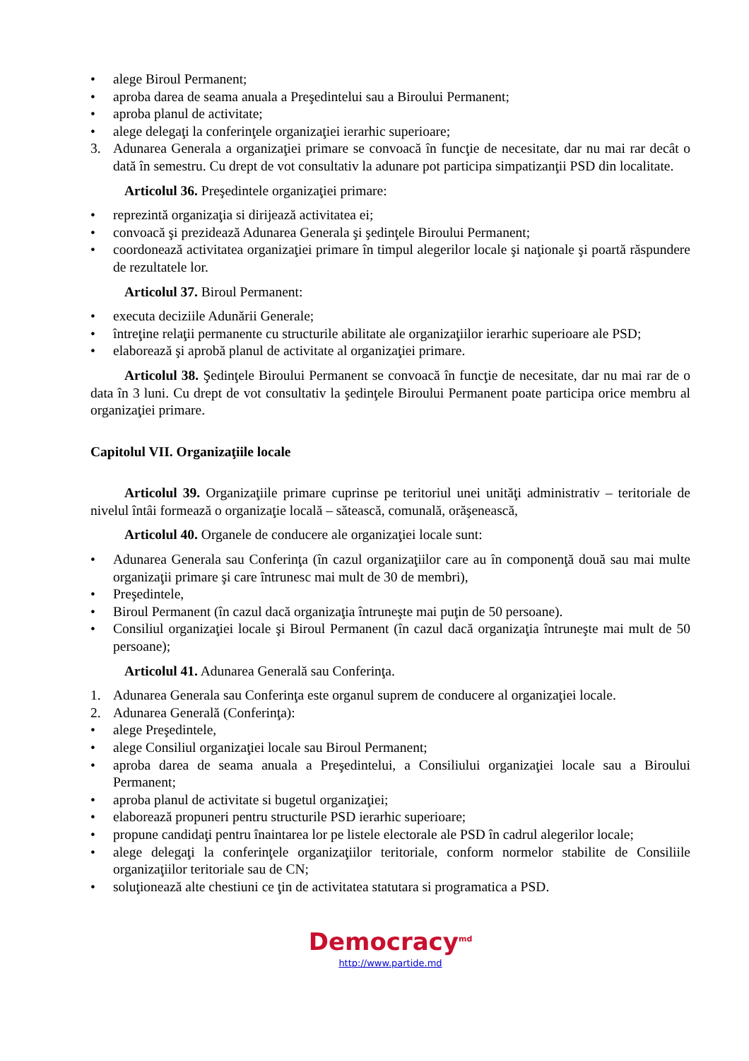• alege Biroul Permanent;
• aproba darea de seama anuala a Preşedintelui sau a Biroului Permanent;
• aproba planul de activitate;
• alege delegaţi la conferinţele organizaţiei ierarhic superioare;
3. Adunarea Generala a organizaţiei primare se convoacă în funcţie de necesitate, dar nu mai rar decât o dată în semestru. Cu drept de vot consultativ la adunare pot participa simpatizanţii PSD din localitate.
Articolul 36. Preşedintele organizaţiei primare:
• reprezintă organizaţia si dirijează activitatea ei;
• convoacă şi prezidează Adunarea Generala şi şedinţele Biroului Permanent;
• coordonează activitatea organizaţiei primare în timpul alegerilor locale şi naţionale şi poartă răspundere de rezultatele lor.
Articolul 37. Biroul Permanent:
• executa deciziile Adunării Generale;
• întreţine relaţii permanente cu structurile abilitate ale organizaţiilor ierarhic superioare ale PSD;
• elaborează şi aprobă planul de activitate al organizaţiei primare.
Articolul 38. Şedinţele Biroului Permanent se convoacă în funcţie de necesitate, dar nu mai rar de o data în 3 luni. Cu drept de vot consultativ la şedinţele Biroului Permanent poate participa orice membru al organizaţiei primare.
Capitolul VII. Organizaţiile locale
Articolul 39. Organizaţiile primare cuprinse pe teritoriul unei unităţi administrativ – teritoriale de nivelul întâi formează o organizaţie locală – sătească, comunală, orăşenească,
Articolul 40. Organele de conducere ale organizaţiei locale sunt:
• Adunarea Generala sau Conferinţa (în cazul organizaţiilor care au în componenţă două sau mai multe organizaţii primare şi care întrunesc mai mult de 30 de membri),
• Preşedintele,
• Biroul Permanent (în cazul dacă organizaţia întruneşte mai puţin de 50 persoane).
• Consiliul organizaţiei locale şi Biroul Permanent (în cazul dacă organizaţia întruneşte mai mult de 50 persoane);
Articolul 41. Adunarea Generală sau Conferinţa.
1. Adunarea Generala sau Conferinţa este organul suprem de conducere al organizaţiei locale.
2. Adunarea Generală (Conferinţa):
• alege Preşedintele,
• alege Consiliul organizaţiei locale sau Biroul Permanent;
• aproba darea de seama anuala a Preşedintelui, a Consiliului organizaţiei locale sau a Biroului Permanent;
• aproba planul de activitate si bugetul organizaţiei;
• elaborează propuneri pentru structurile PSD ierarhic superioare;
• propune candidaţi pentru înaintarea lor pe listele electorale ale PSD în cadrul alegerilor locale;
• alege delegaţi la conferinţele organizaţiilor teritoriale, conform normelor stabilite de Consiliile organizaţiilor teritoriale sau de CN;
• soluţionează alte chestiuni ce ţin de activitatea statutara si programatica a PSD.
Democracy<sup>md</sup>
http://www.partide.md